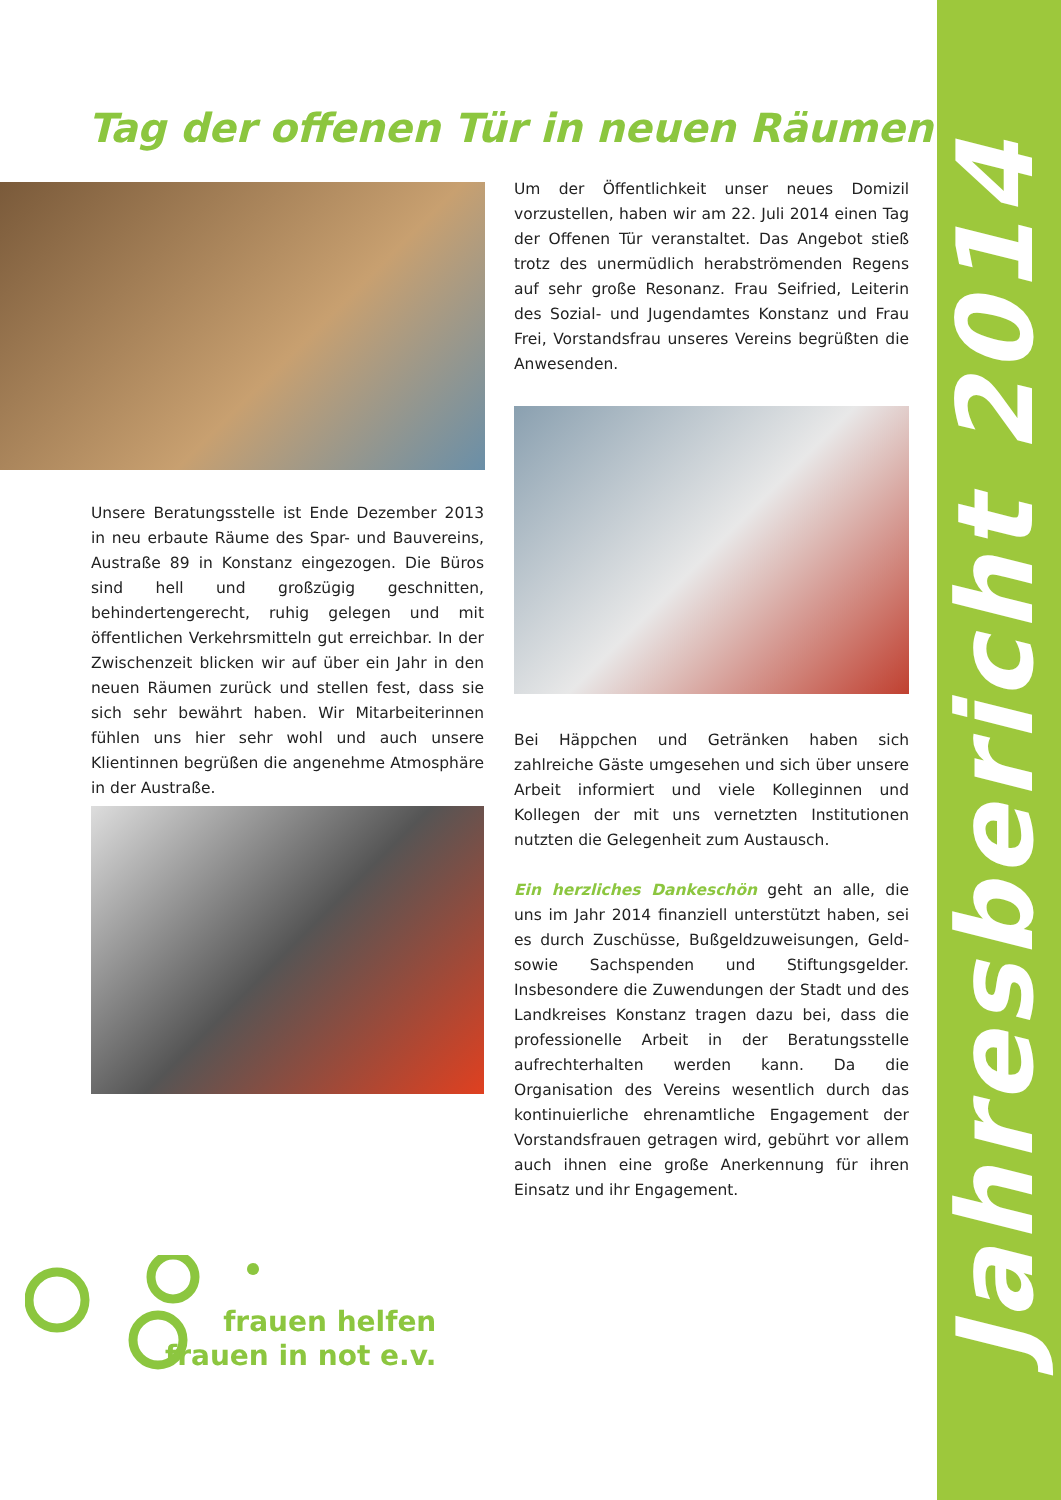Tag der offenen Tür in neuen Räumen
Um der Öffentlichkeit unser neues Domizil vorzustellen, haben wir am 22. Juli 2014 einen Tag der Offenen Tür veranstaltet. Das Angebot stieß trotz des unermüdlich herabströmenden Regens auf sehr große Resonanz. Frau Seifried, Leiterin des Sozial- und Jugendamtes Konstanz und Frau Frei, Vorstandsfrau unseres Vereins begrüßten die Anwesenden.
Unsere Beratungsstelle ist Ende Dezember 2013 in neu erbaute Räume des Spar- und Bauvereins, Austraße 89 in Konstanz eingezogen. Die Büros sind hell und großzügig geschnitten, behindertengerecht, ruhig gelegen und mit öffentlichen Verkehrsmitteln gut erreichbar. In der Zwischenzeit blicken wir auf über ein Jahr in den neuen Räumen zurück und stellen fest, dass sie sich sehr bewährt haben. Wir Mitarbeiterinnen fühlen uns hier sehr wohl und auch unsere Klientinnen begrüßen die angenehme Atmosphäre in der Austraße.
Bei Häppchen und Getränken haben sich zahlreiche Gäste umgesehen und sich über unsere Arbeit informiert und viele Kolleginnen und Kollegen der mit uns vernetzten Institutionen nutzten die Gelegenheit zum Austausch.
Ein herzliches Dankeschön geht an alle, die uns im Jahr 2014 finanziell unterstützt haben, sei es durch Zuschüsse, Bußgeldzuweisungen, Geld- sowie Sachspenden und Stiftungsgelder. Insbesondere die Zuwendungen der Stadt und des Landkreises Konstanz tragen dazu bei, dass die professionelle Arbeit in der Beratungsstelle aufrechterhalten werden kann. Da die Organisation des Vereins wesentlich durch das kontinuierliche ehrenamtliche Engagement der Vorstandsfrauen getragen wird, gebührt vor allem auch ihnen eine große Anerkennung für ihren Einsatz und ihr Engagement.
frauen helfen
frauen in not e.v.
Jahresbericht 2014